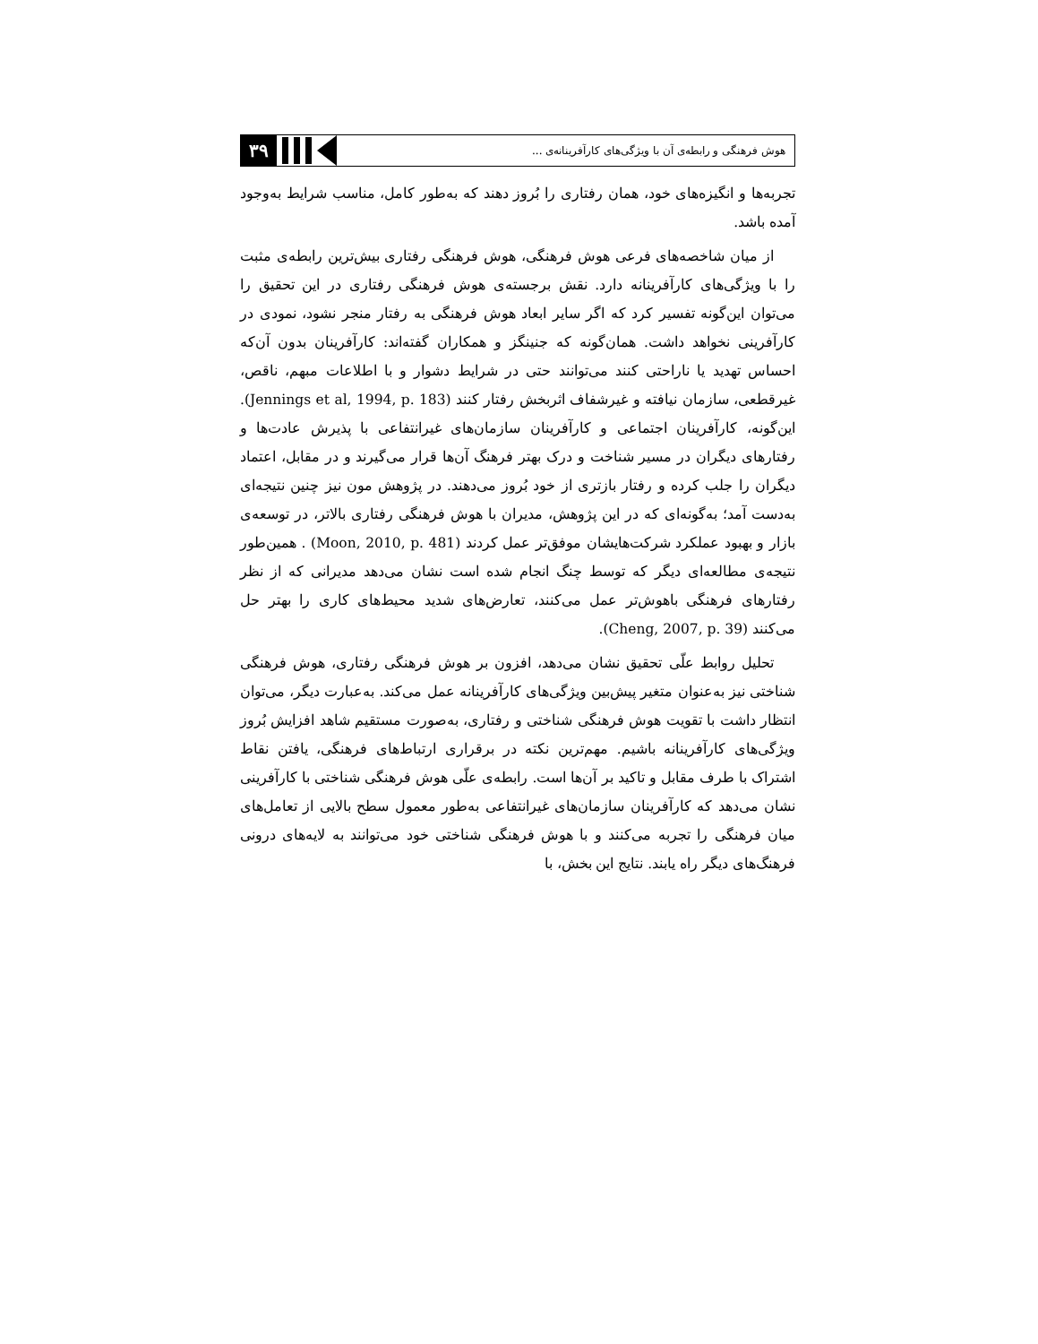۳۹
هوش فرهنگی و رابطه‌ی آن با ویژگی‌های کارآفرینانه‌ی ...
تجربه‌ها و انگیزه‌های خود، همان رفتاری را بُروز دهند که به‌طور کامل، مناسب شرایط به‌وجود آمده باشد.
از میان شاخصه‌های فرعی هوش فرهنگی، هوش فرهنگی رفتاری بیش‌ترین رابطه‌ی مثبت را با ویژگی‌های کارآفرینانه دارد. نقش برجسته‌ی هوش فرهنگی رفتاری در این تحقیق را می‌توان این‌گونه تفسیر کرد که اگر سایر ابعاد هوش فرهنگی به رفتار منجر نشود، نمودی در کارآفرینی نخواهد داشت. همان‌گونه که جنینگز و همکاران گفته‌اند: کارآفرینان بدون آن‌که احساس تهدید یا ناراحتی کنند می‌توانند حتی در شرایط دشوار و با اطلاعات مبهم، ناقص، غیرقطعی، سازمان نیافته و غیرشفاف اثربخش رفتار کنند (Jennings et al, 1994, p. 183). این‌گونه، کارآفرینان اجتماعی و کارآفرینان سازمان‌های غیرانتفاعی با پذیرش عادت‌ها و رفتارهای دیگران در مسیر شناخت و درک بهتر فرهنگ آن‌ها قرار می‌گیرند و در مقابل، اعتماد دیگران را جلب کرده و رفتار بازتری از خود بُروز می‌دهند. در پژوهش مون نیز چنین نتیجه‌ای به‌دست آمد؛ به‌گونه‌ای که در این پژوهش، مدیران با هوش فرهنگی رفتاری بالاتر، در توسعه‌ی بازار و بهبود عملکرد شرکت‌هایشان موفق‌تر عمل کردند (Moon, 2010, p. 481) . همین‌طور نتیجه‌ی مطالعه‌ای دیگر که توسط چنگ انجام شده است نشان می‌دهد مدیرانی که از نظر رفتارهای فرهنگی باهوش‌تر عمل می‌کنند، تعارض‌های شدید محیط‌های کاری را بهتر حل می‌کنند (Cheng, 2007, p. 39).
تحلیل روابط علّی تحقیق نشان می‌دهد، افزون بر هوش فرهنگی رفتاری، هوش فرهنگی شناختی نیز به‌عنوان متغیر پیش‌بین ویژگی‌های کارآفرینانه عمل می‌کند. به‌عبارت دیگر، می‌توان انتظار داشت با تقویت هوش فرهنگی شناختی و رفتاری، به‌صورت مستقیم شاهد افزایش بُروز ویژگی‌های کارآفرینانه باشیم. مهم‌ترین نکته در برقراری ارتباط‌های فرهنگی، یافتن نقاط اشتراک با طرف مقابل و تاکید بر آن‌ها است. رابطه‌ی علّی هوش فرهنگی شناختی با کارآفرینی نشان می‌دهد که کارآفرینان سازمان‌های غیرانتفاعی به‌طور معمول سطح بالایی از تعامل‌های میان فرهنگی را تجربه می‌کنند و با هوش فرهنگی شناختی خود می‌توانند به لایه‌های درونی فرهنگ‌های دیگر راه یابند. نتایج این بخش، با